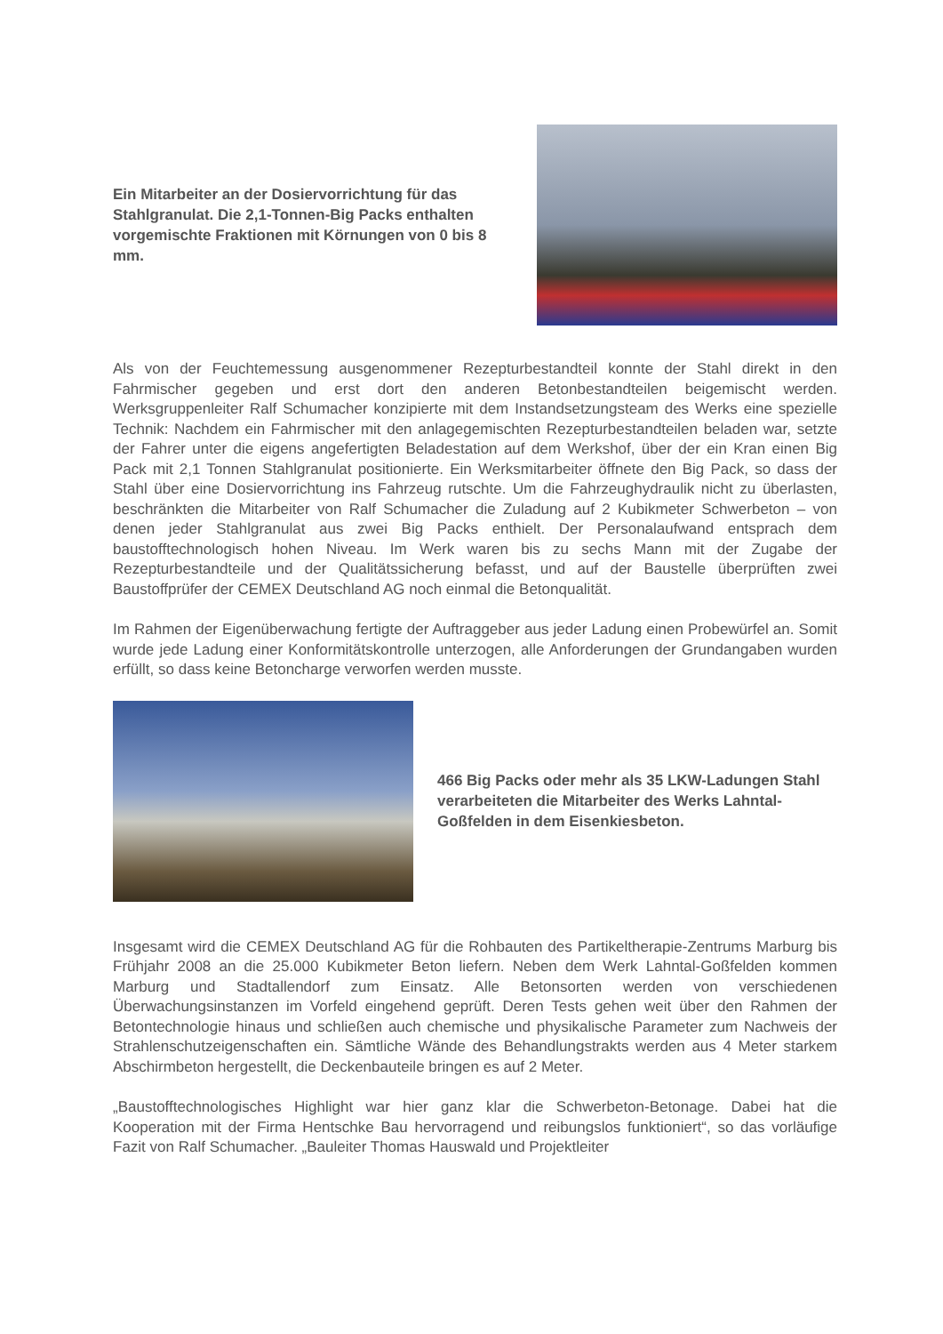Ein Mitarbeiter an der Dosiervorrichtung für das Stahlgranulat. Die 2,1-Tonnen-Big Packs enthalten vorgemischte Fraktionen mit Körnungen von 0 bis 8 mm.
Als von der Feuchtemessung ausgenommener Rezepturbestandteil konnte der Stahl direkt in den Fahrmischer gegeben und erst dort den anderen Betonbestandteilen beigemischt werden. Werksgruppenleiter Ralf Schumacher konzipierte mit dem Instandsetzungsteam des Werks eine spezielle Technik: Nachdem ein Fahrmischer mit den anlagegemischten Rezepturbestandteilen beladen war, setzte der Fahrer unter die eigens angefertigten Beladestation auf dem Werkshof, über der ein Kran einen Big Pack mit 2,1 Tonnen Stahlgranulat positionierte. Ein Werksmitarbeiter öffnete den Big Pack, so dass der Stahl über eine Dosiervorrichtung ins Fahrzeug rutschte. Um die Fahrzeughydraulik nicht zu überlasten, beschränkten die Mitarbeiter von Ralf Schumacher die Zuladung auf 2 Kubikmeter Schwerbeton – von denen jeder Stahlgranulat aus zwei Big Packs enthielt. Der Personalaufwand entsprach dem baustofftechnologisch hohen Niveau. Im Werk waren bis zu sechs Mann mit der Zugabe der Rezepturbestandteile und der Qualitätssicherung befasst, und auf der Baustelle überprüften zwei Baustoffprüfer der CEMEX Deutschland AG noch einmal die Betonqualität.
Im Rahmen der Eigenüberwachung fertigte der Auftraggeber aus jeder Ladung einen Probewürfel an. Somit wurde jede Ladung einer Konformitätskontrolle unterzogen, alle Anforderungen der Grundangaben wurden erfüllt, so dass keine Betoncharge verworfen werden musste.
466 Big Packs oder mehr als 35 LKW-Ladungen Stahl verarbeiteten die Mitarbeiter des Werks Lahntal-Goßfelden in dem Eisenkiesbeton.
Insgesamt wird die CEMEX Deutschland AG für die Rohbauten des Partikeltherapie-Zentrums Marburg bis Frühjahr 2008 an die 25.000 Kubikmeter Beton liefern. Neben dem Werk Lahntal-Goßfelden kommen Marburg und Stadtallendorf zum Einsatz. Alle Betonsorten werden von verschiedenen Überwachungsinstanzen im Vorfeld eingehend geprüft. Deren Tests gehen weit über den Rahmen der Betontechnologie hinaus und schließen auch chemische und physikalische Parameter zum Nachweis der Strahlenschutzeigenschaften ein. Sämtliche Wände des Behandlungstrakts werden aus 4 Meter starkem Abschirmbeton hergestellt, die Deckenbauteile bringen es auf 2 Meter.
„Baustofftechnologisches Highlight war hier ganz klar die Schwerbeton-Betonage. Dabei hat die Kooperation mit der Firma Hentschke Bau hervorragend und reibungslos funktioniert“, so das vorläufige Fazit von Ralf Schumacher. „Bauleiter Thomas Hauswald und Projektleiter